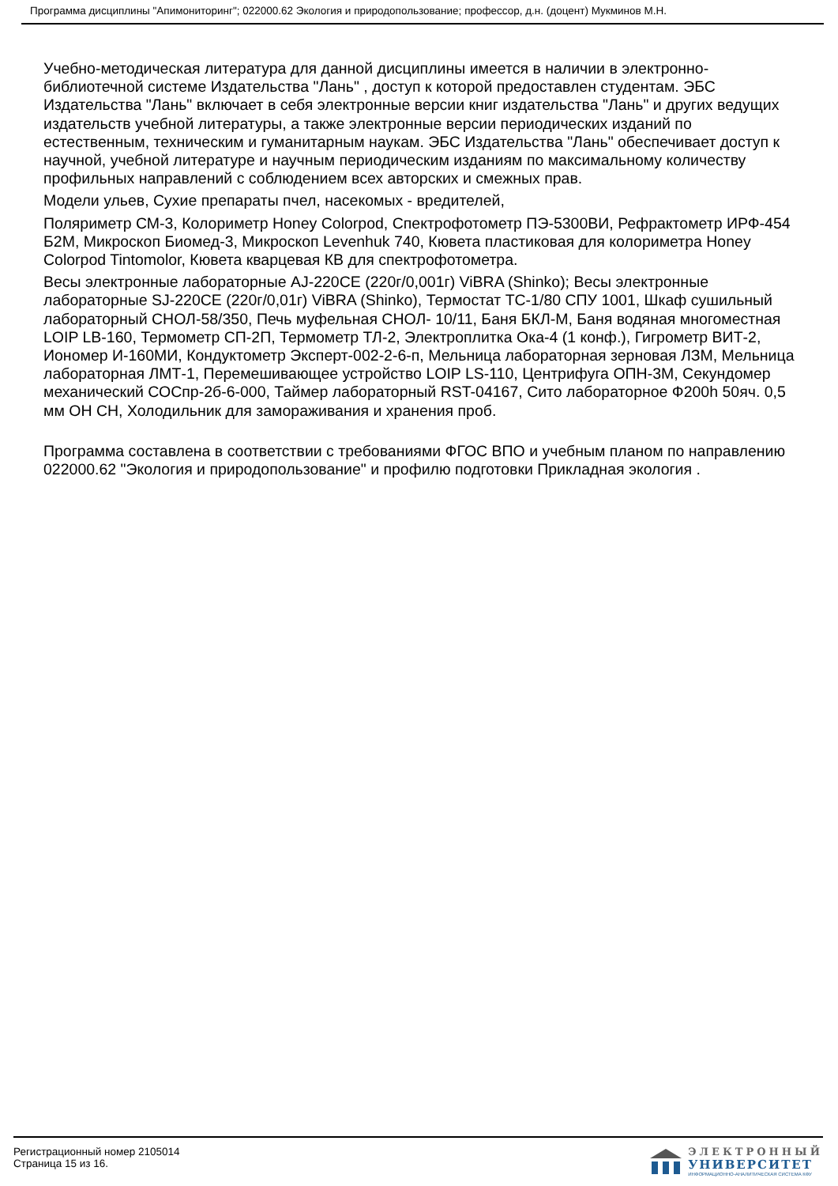Программа дисциплины "Апимониторинг"; 022000.62 Экология и природопользование; профессор, д.н. (доцент) Мукминов М.Н.
Учебно-методическая литература для данной дисциплины имеется в наличии в электронно-библиотечной системе Издательства "Лань" , доступ к которой предоставлен студентам. ЭБС Издательства "Лань" включает в себя электронные версии книг издательства "Лань" и других ведущих издательств учебной литературы, а также электронные версии периодических изданий по естественным, техническим и гуманитарным наукам. ЭБС Издательства "Лань" обеспечивает доступ к научной, учебной литературе и научным периодическим изданиям по максимальному количеству профильных направлений с соблюдением всех авторских и смежных прав.
Модели ульев, Сухие препараты пчел, насекомых - вредителей,
Поляриметр СМ-3, Колориметр Honey Colorpod, Спектрофотометр ПЭ-5300ВИ, Рефрактометр ИРФ-454 Б2М, Микроскоп Биомед-3, Микроскоп Levenhuk 740, Кювета пластиковая для колориметра Honey Colorpod Tintomolor, Кювета кварцевая КВ для спектрофотометра.
Весы электронные лабораторные AJ-220CE (220г/0,001г) ViBRA (Shinko); Весы электронные лабораторные SJ-220CE (220г/0,01г) ViBRA (Shinko), Термостат ТС-1/80 СПУ 1001, Шкаф сушильный лабораторный СНОЛ-58/350, Печь муфельная СНОЛ- 10/11, Баня БКЛ-М, Баня водяная многоместная LOIP LB-160, Термометр СП-2П, Термометр ТЛ-2, Электроплитка Ока-4 (1 конф.), Гигрометр ВИТ-2, Иономер И-160МИ, Кондуктометр Эксперт-002-2-6-п, Мельница лабораторная зерновая ЛЗМ, Мельница лабораторная ЛМТ-1, Перемешивающее устройство LOIP LS-110, Центрифуга ОПН-3М, Секундомер механический СОСпр-2б-6-000, Таймер лабораторный RST-04167, Сито лабораторное Ф200h 50яч. 0,5 мм ОН СН, Холодильник для замораживания и хранения проб.
Программа составлена в соответствии с требованиями ФГОС ВПО и учебным планом по направлению 022000.62 "Экология и природопользование" и профилю подготовки Прикладная экология .
Регистрационный номер 2105014
Страница 15 из 16.
ЭЛЕКТРОННЫЙ
УНИВЕРСИТЕТ
ИНФОРМАЦИОННО-АНАЛИТИЧЕСКАЯ СИСТЕМА КФУ